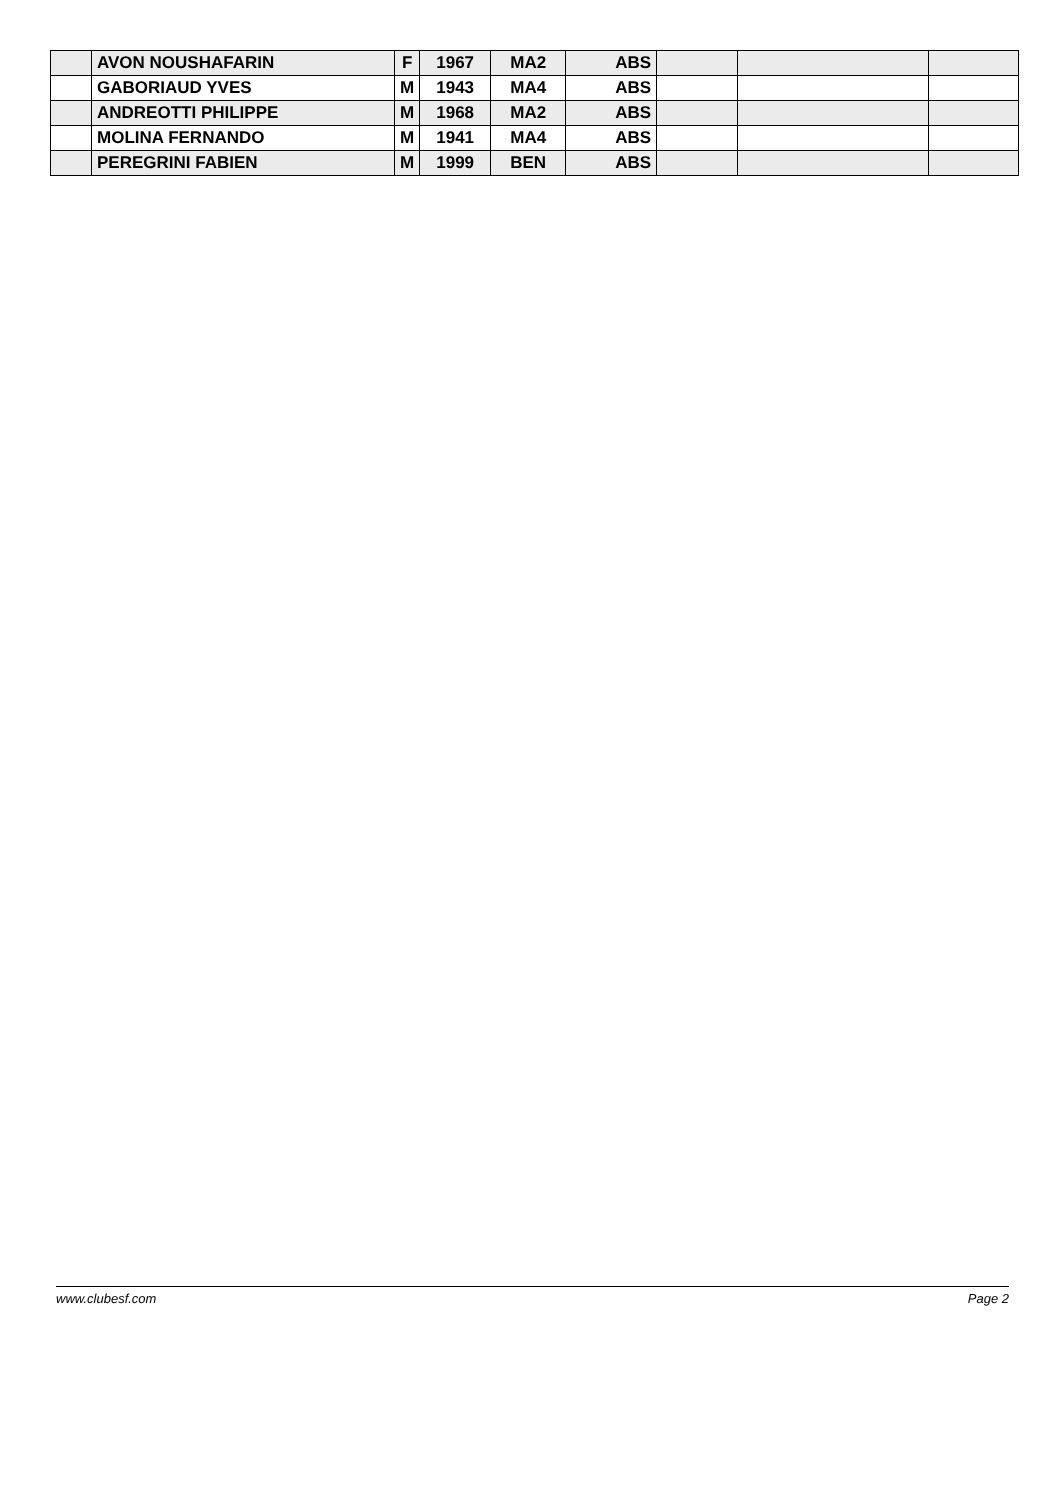| | AVON NOUSHAFARIN | F | 1967 | MA2 | ABS | | | |
| | GABORIAUD YVES | M | 1943 | MA4 | ABS | | | |
| | ANDREOTTI PHILIPPE | M | 1968 | MA2 | ABS | | | |
| | MOLINA FERNANDO | M | 1941 | MA4 | ABS | | | |
| | PEREGRINI FABIEN | M | 1999 | BEN | ABS | | | |
www.clubesf.com Page 2